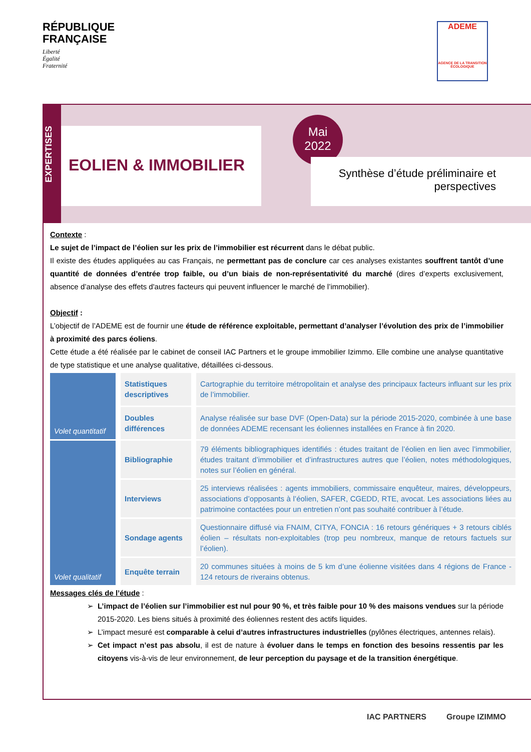RÉPUBLIQUE
FRANÇAISE
Liberté
Égalité
Fraternité
ADEME
AGENCE DE LA TRANSITION ÉCOLOGIQUE
EXPERTISES
EOLIEN & IMMOBILIER
Mai
2022
Synthèse d’étude préliminaire et perspectives
Contexte :
Le sujet de l’impact de l’éolien sur les prix de l’immobilier est récurrent dans le débat public.
Il existe des études appliquées au cas Français, ne permettant pas de conclure car ces analyses existantes souffrent tantôt d’une quantité de données d’entrée trop faible, ou d’un biais de non-représentativité du marché (dires d’experts exclusivement, absence d’analyse des effets d'autres facteurs qui peuvent influencer le marché de l’immobilier).
Objectif :
L’objectif de l’ADEME est de fournir une étude de référence exploitable, permettant d’analyser l’évolution des prix de l’immobilier à proximité des parcs éoliens.
Cette étude a été réalisée par le cabinet de conseil IAC Partners et le groupe immobilier Izimmo. Elle combine une analyse quantitative de type statistique et une analyse qualitative, détaillées ci-dessous.
| Volet quantitatif | Statistiques descriptives | Cartographie du territoire métropolitain et analyse des principaux facteurs influant sur les prix de l’immobilier. |
| | Doubles différences | Analyse réalisée sur base DVF (Open-Data) sur la période 2015-2020, combinée à une base de données ADEME recensant les éoliennes installées en France à fin 2020. |
| Volet qualitatif | Bibliographie | 79 éléments bibliographiques identifiés : études traitant de l’éolien en lien avec l’immobilier, études traitant d’immobilier et d’infrastructures autres que l’éolien, notes méthodologiques, notes sur l’éolien en général. |
| | Interviews | 25 interviews réalisées : agents immobiliers, commissaire enquêteur, maires, développeurs, associations d’opposants à l’éolien, SAFER, CGEDD, RTE, avocat. Les associations liées au patrimoine contactées pour un entretien n’ont pas souhaité contribuer à l’étude. |
| | Sondage agents | Questionnaire diffusé via FNAIM, CITYA, FONCIA : 16 retours génériques + 3 retours ciblés éolien – résultats non-exploitables (trop peu nombreux, manque de retours factuels sur l’éolien). |
| | Enquête terrain | 20 communes situées à moins de 5 km d’une éolienne visitées dans 4 régions de France - 124 retours de riverains obtenus. |
Messages clés de l’étude :
L’impact de l’éolien sur l’immobilier est nul pour 90 %, et très faible pour 10 % des maisons vendues sur la période 2015-2020. Les biens situés à proximité des éoliennes restent des actifs liquides.
L’impact mesuré est comparable à celui d’autres infrastructures industrielles (pylônes électriques, antennes relais).
Cet impact n’est pas absolu, il est de nature à évoluer dans le temps en fonction des besoins ressentis par les citoyens vis-à-vis de leur environnement, de leur perception du paysage et de la transition énergétique.
IAC PARTNERS Groupe IZIMMO